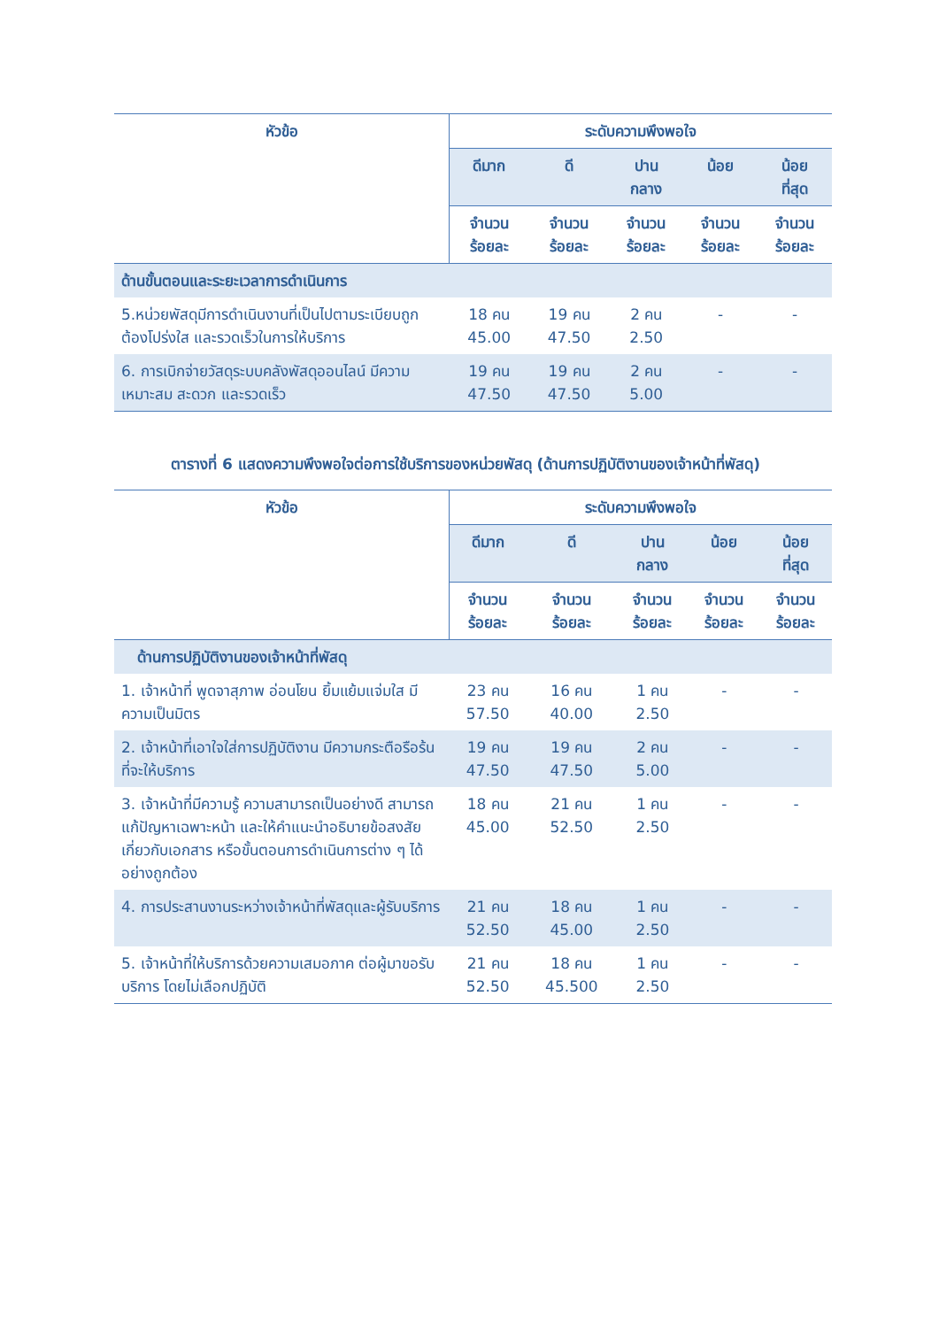| หัวข้อ | ระดับความพึงพอใจ | | | | |
| --- | --- | --- | --- | --- | --- |
| | ดีมาก | ดี | ปาน กลาง | น้อย | น้อย ที่สุด |
| | จำนวน ร้อยละ | จำนวน ร้อยละ | จำนวน ร้อยละ | จำนวน ร้อยละ | จำนวน ร้อยละ |
| ด้านขั้นตอนและระยะเวลาการดำเนินการ | | | | | |
| 5.หน่วยพัสดุมีการดำเนินงานที่เป็นไปตามระเบียบถูกต้องโปร่งใส และรวดเร็วในการให้บริการ | 18 คน 45.00 | 19 คน 47.50 | 2 คน 2.50 | - | - |
| 6. การเบิกจ่ายวัสดุระบบคลังพัสดุออนไลน์ มีความเหมาะสม สะดวก และรวดเร็ว | 19 คน 47.50 | 19 คน 47.50 | 2 คน 5.00 | - | - |
ตารางที่ 6 แสดงความพึงพอใจต่อการใช้บริการของหน่วยพัสดุ (ด้านการปฏิบัติงานของเจ้าหน้าที่พัสดุ)
| หัวข้อ | ระดับความพึงพอใจ | | | | |
| --- | --- | --- | --- | --- | --- |
| | ดีมาก | ดี | ปาน กลาง | น้อย | น้อย ที่สุด |
| | จำนวน ร้อยละ | จำนวน ร้อยละ | จำนวน ร้อยละ | จำนวน ร้อยละ | จำนวน ร้อยละ |
| ด้านการปฏิบัติงานของเจ้าหน้าที่พัสดุ | | | | | |
| 1. เจ้าหน้าที่ พูดจาสุภาพ อ่อนโยน ยิ้มแย้มแจ่มใส มีความเป็นมิตร | 23 คน 57.50 | 16 คน 40.00 | 1 คน 2.50 | - | - |
| 2. เจ้าหน้าที่เอาใจใส่การปฏิบัติงาน มีความกระตือรือร้นที่จะให้บริการ | 19 คน 47.50 | 19 คน 47.50 | 2 คน 5.00 | - | - |
| 3. เจ้าหน้าที่มีความรู้ ความสามารถเป็นอย่างดี สามารถแก้ปัญหาเฉพาะหน้า และให้คำแนะนำอธิบายข้อสงสัยเกี่ยวกับเอกสาร หรือขั้นตอนการดำเนินการต่าง ๆ ได้อย่างถูกต้อง | 18 คน 45.00 | 21 คน 52.50 | 1 คน 2.50 | - | - |
| 4. การประสานงานระหว่างเจ้าหน้าที่พัสดุและผู้รับบริการ | 21 คน 52.50 | 18 คน 45.00 | 1 คน 2.50 | - | - |
| 5. เจ้าหน้าที่ให้บริการด้วยความเสมอภาค ต่อผู้มาขอรับบริการ โดยไม่เลือกปฏิบัติ | 21 คน 52.50 | 18 คน 45.500 | 1 คน 2.50 | - | - |